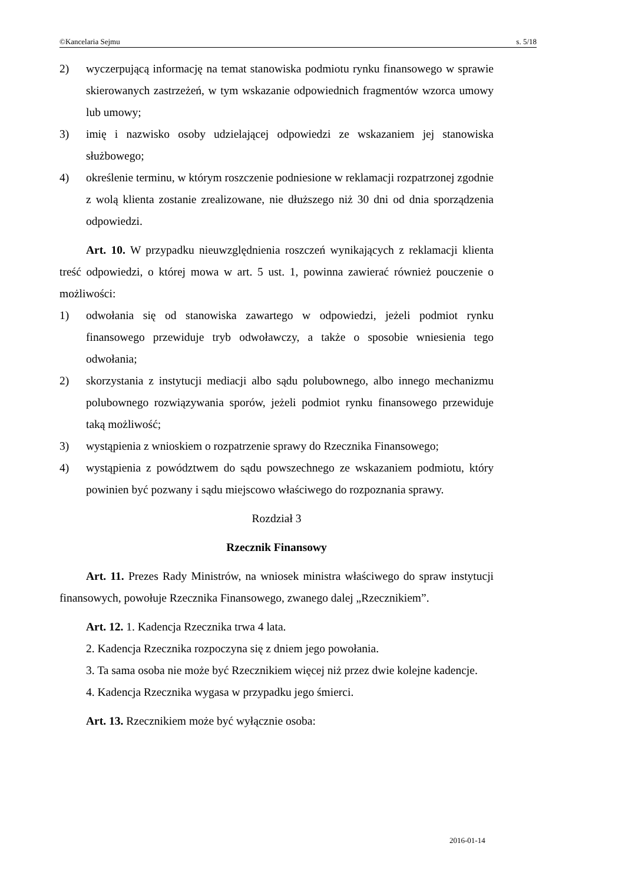©Kancelaria Sejmu s. 5/18
2) wyczerpującą informację na temat stanowiska podmiotu rynku finansowego w sprawie skierowanych zastrzeżeń, w tym wskazanie odpowiednich fragmentów wzorca umowy lub umowy;
3) imię i nazwisko osoby udzielającej odpowiedzi ze wskazaniem jej stanowiska służbowego;
4) określenie terminu, w którym roszczenie podniesione w reklamacji rozpatrzonej zgodnie z wolą klienta zostanie zrealizowane, nie dłuższego niż 30 dni od dnia sporządzenia odpowiedzi.
Art. 10. W przypadku nieuwzględnienia roszczeń wynikających z reklamacji klienta treść odpowiedzi, o której mowa w art. 5 ust. 1, powinna zawierać również pouczenie o możliwości:
1) odwołania się od stanowiska zawartego w odpowiedzi, jeżeli podmiot rynku finansowego przewiduje tryb odwoławczy, a także o sposobie wniesienia tego odwołania;
2) skorzystania z instytucji mediacji albo sądu polubownego, albo innego mechanizmu polubownego rozwiązywania sporów, jeżeli podmiot rynku finansowego przewiduje taką możliwość;
3) wystąpienia z wnioskiem o rozpatrzenie sprawy do Rzecznika Finansowego;
4) wystąpienia z powództwem do sądu powszechnego ze wskazaniem podmiotu, który powinien być pozwany i sądu miejscowo właściwego do rozpoznania sprawy.
Rozdział 3
Rzecznik Finansowy
Art. 11. Prezes Rady Ministrów, na wniosek ministra właściwego do spraw instytucji finansowych, powołuje Rzecznika Finansowego, zwanego dalej „Rzecznikiem”.
Art. 12. 1. Kadencja Rzecznika trwa 4 lata.
2. Kadencja Rzecznika rozpoczyna się z dniem jego powołania.
3. Ta sama osoba nie może być Rzecznikiem więcej niż przez dwie kolejne kadencje.
4. Kadencja Rzecznika wygasa w przypadku jego śmierci.
Art. 13. Rzecznikiem może być wyłącznie osoba:
2016-01-14